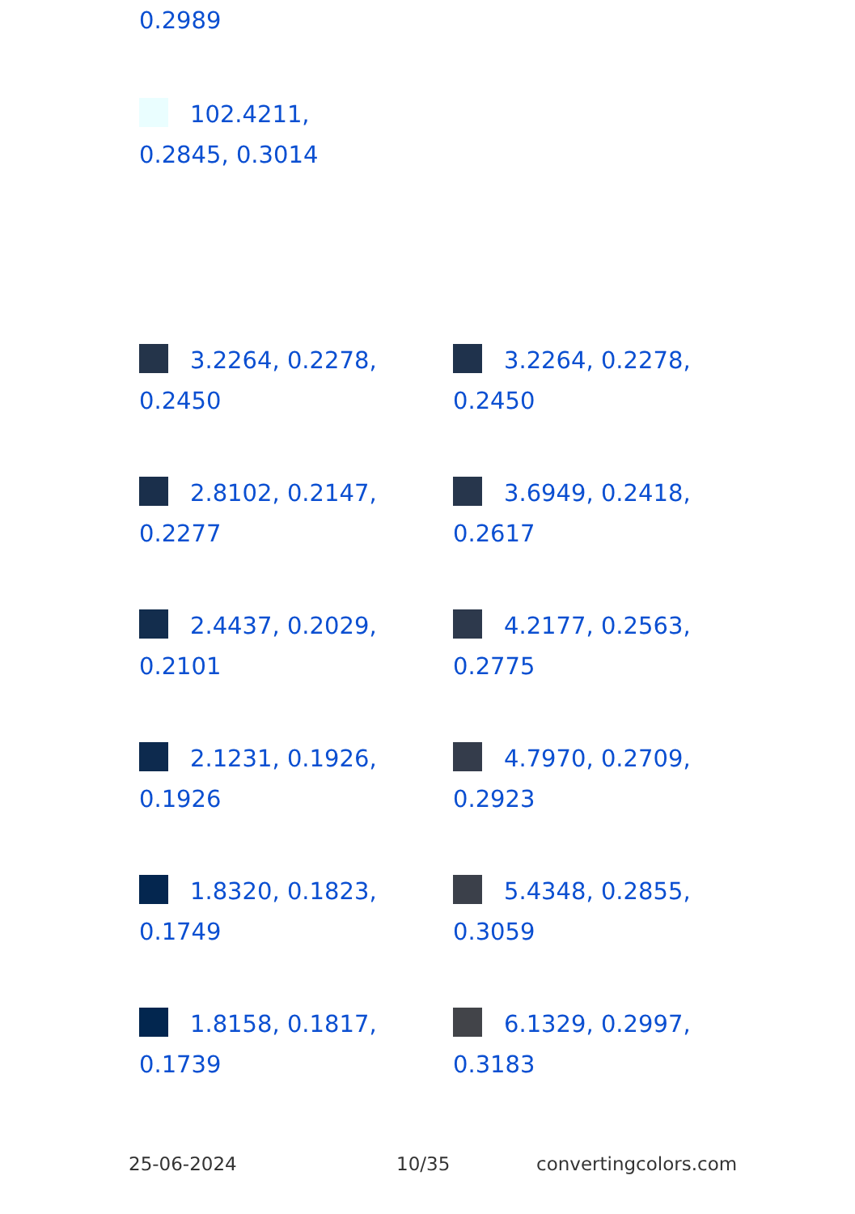0.2989
102.4211, 0.2845, 0.3014
3.2264, 0.2278, 0.2450
3.2264, 0.2278, 0.2450
2.8102, 0.2147, 0.2277
3.6949, 0.2418, 0.2617
2.4437, 0.2029, 0.2101
4.2177, 0.2563, 0.2775
2.1231, 0.1926, 0.1926
4.7970, 0.2709, 0.2923
1.8320, 0.1823, 0.1749
5.4348, 0.2855, 0.3059
1.8158, 0.1817, 0.1739
6.1329, 0.2997, 0.3183
25-06-2024 10/35 convertingcolors.com